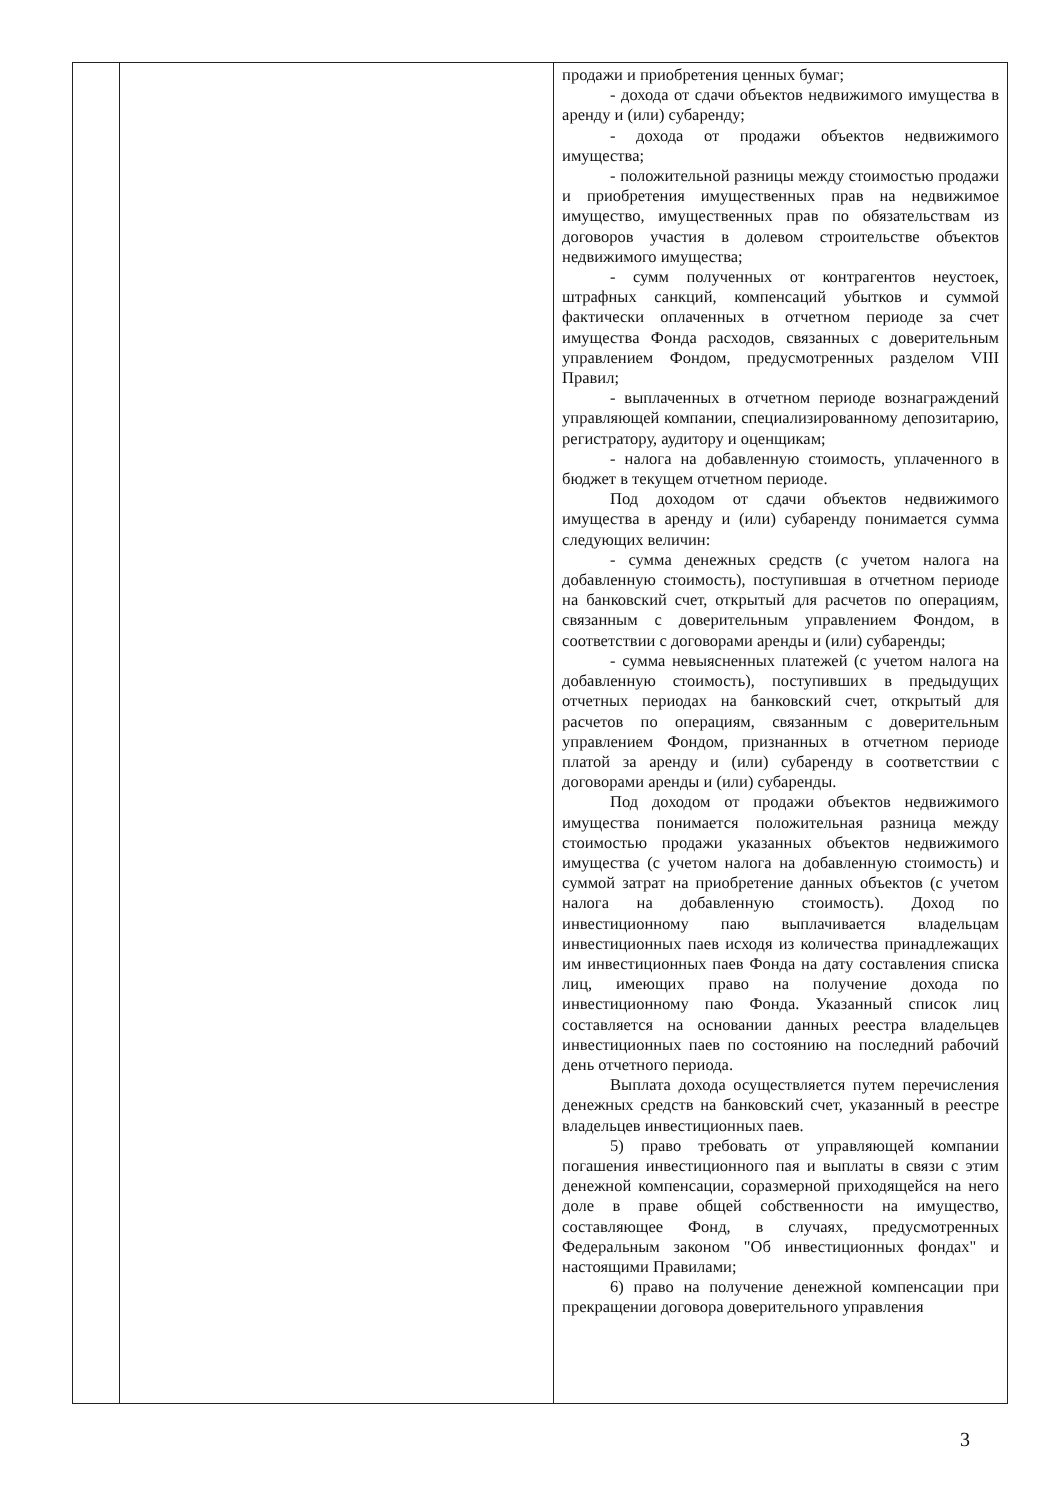| | | продажи и приобретения ценных бумаг; - дохода от сдачи объектов недвижимого имущества в аренду и (или) субаренду; - дохода от продажи объектов недвижимого имущества; - положительной разницы между стоимостью продажи и приобретения имущественных прав на недвижимое имущество, имущественных прав по обязательствам из договоров участия в долевом строительстве объектов недвижимого имущества; - сумм полученных от контрагентов неустоек, штрафных санкций, компенсаций убытков и суммой фактически оплаченных в отчетном периоде за счет имущества Фонда расходов, связанных с доверительным управлением Фондом, предусмотренных разделом VIII Правил; - выплаченных в отчетном периоде вознаграждений управляющей компании, специализированному депозитарию, регистратору, аудитору и оценщикам; - налога на добавленную стоимость, уплаченного в бюджет в текущем отчетном периоде. Под доходом от сдачи объектов недвижимого имущества в аренду и (или) субаренду понимается сумма следующих величин: - сумма денежных средств (с учетом налога на добавленную стоимость), поступившая в отчетном периоде на банковский счет, открытый для расчетов по операциям, связанным с доверительным управлением Фондом, в соответствии с договорами аренды и (или) субаренды; - сумма невыясненных платежей (с учетом налога на добавленную стоимость), поступивших в предыдущих отчетных периодах на банковский счет, открытый для расчетов по операциям, связанным с доверительным управлением Фондом, признанных в отчетном периоде платой за аренду и (или) субаренду в соответствии с договорами аренды и (или) субаренды. Под доходом от продажи объектов недвижимого имущества понимается положительная разница между стоимостью продажи указанных объектов недвижимого имущества (с учетом налога на добавленную стоимость) и суммой затрат на приобретение данных объектов (с учетом налога на добавленную стоимость). Доход по инвестиционному паю выплачивается владельцам инвестиционных паев исходя из количества принадлежащих им инвестиционных паев Фонда на дату составления списка лиц, имеющих право на получение дохода по инвестиционному паю Фонда. Указанный список лиц составляется на основании данных реестра владельцев инвестиционных паев по состоянию на последний рабочий день отчетного периода. Выплата дохода осуществляется путем перечисления денежных средств на банковский счет, указанный в реестре владельцев инвестиционных паев. 5) право требовать от управляющей компании погашения инвестиционного пая и выплаты в связи с этим денежной компенсации, соразмерной приходящейся на него доле в праве общей собственности на имущество, составляющее Фонд, в случаях, предусмотренных Федеральным законом "Об инвестиционных фондах" и настоящими Правилами; 6) право на получение денежной компенсации при прекращении договора доверительного управления |
3